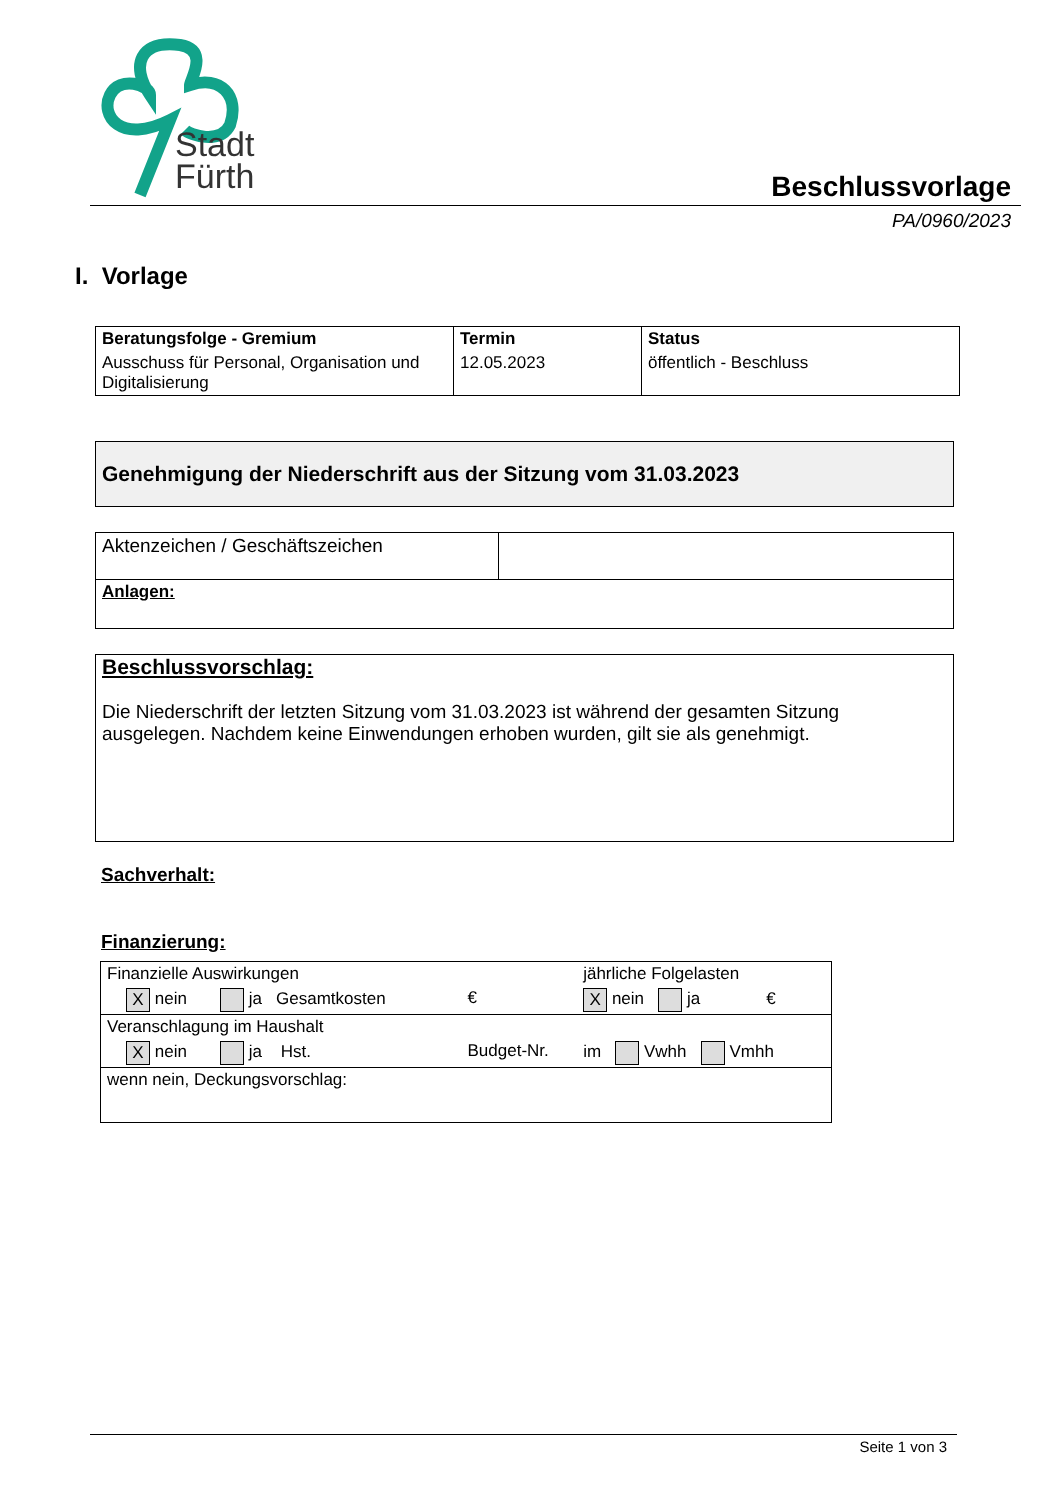Stadt
Fürth
Beschlussvorlage
PA/0960/2023
I. Vorlage
| Beratungsfolge - Gremium | Termin | Status |
| --- | --- | --- |
| Ausschuss für Personal, Organisation und Digitalisierung | 12.05.2023 | öffentlich - Beschluss |
Genehmigung der Niederschrift aus der Sitzung vom 31.03.2023
| Aktenzeichen / Geschäftszeichen | |
| Anlagen: | |
Beschlussvorschlag:
Die Niederschrift der letzten Sitzung vom 31.03.2023 ist während der gesamten Sitzung ausgelegen. Nachdem keine Einwendungen erhoben wurden, gilt sie als genehmigt.
Sachverhalt:
Finanzierung:
| Finanzielle Auswirkungen | | jährliche Folgelasten |
| X nein ja Gesamtkosten | € | X nein ja € |
| Veranschlagung im Haushalt | | |
| X nein ja Hst. | Budget-Nr. | im Vwhh Vmhh |
| wenn nein, Deckungsvorschlag: | | |
Seite 1 von 3